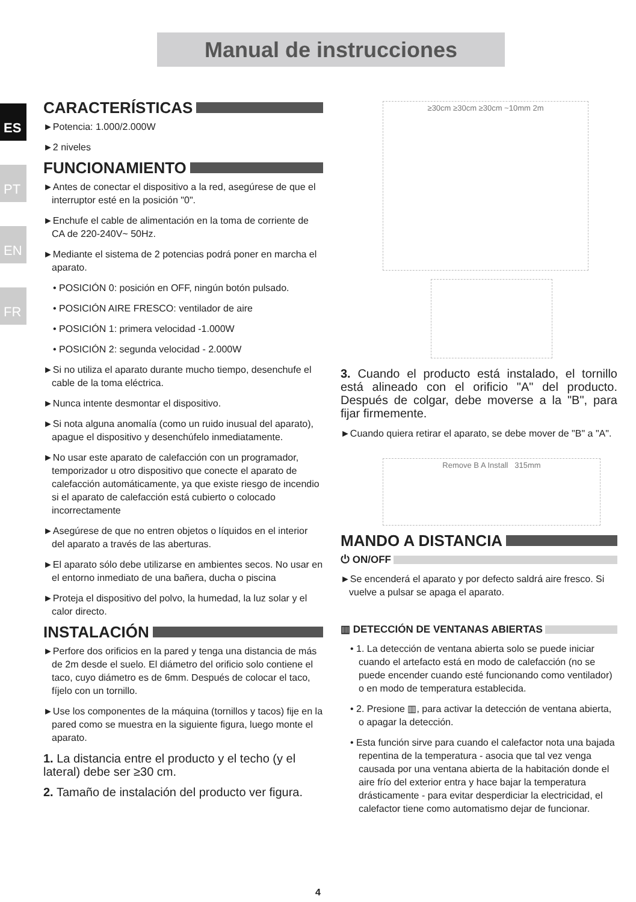Manual de instrucciones
ES
PT
EN
FR
CARACTERÍSTICAS
►Potencia: 1.000/2.000W
►2 niveles
FUNCIONAMIENTO
►Antes de conectar el dispositivo a la red, asegúrese de que el interruptor esté en la posición "0".
►Enchufe el cable de alimentación en la toma de corriente de CA de 220-240V~ 50Hz.
►Mediante el sistema de 2 potencias podrá poner en marcha el aparato.
• POSICIÓN 0: posición en OFF, ningún botón pulsado.
• POSICIÓN AIRE FRESCO: ventilador de aire
• POSICIÓN 1: primera velocidad -1.000W
• POSICIÓN 2: segunda velocidad - 2.000W
►Si no utiliza el aparato durante mucho tiempo, desenchufe el cable de la toma eléctrica.
►Nunca intente desmontar el dispositivo.
►Si nota alguna anomalía (como un ruido inusual del aparato), apague el dispositivo y desenchúfelo inmediatamente.
►No usar este aparato de calefacción con un programador, temporizador u otro dispositivo que conecte el aparato de calefacción automáticamente, ya que existe riesgo de incendio si el aparato de calefacción está cubierto o colocado incorrectamente
►Asegúrese de que no entren objetos o líquidos en el interior del aparato a través de las aberturas.
►El aparato sólo debe utilizarse en ambientes secos. No usar en el entorno inmediato de una bañera, ducha o piscina
►Proteja el dispositivo del polvo, la humedad, la luz solar y el calor directo.
INSTALACIÓN
►Perfore dos orificios en la pared y tenga una distancia de más de 2m desde el suelo. El diámetro del orificio solo contiene el taco, cuyo diámetro es de 6mm. Después de colocar el taco, fíjelo con un tornillo.
►Use los componentes de la máquina (tornillos y tacos) fije en la pared como se muestra en la siguiente figura, luego monte el aparato.
1. La distancia entre el producto y el techo (y el lateral) debe ser ≥30 cm.
2. Tamaño de instalación del producto ver figura.
≥30cm ≥30cm ≥30cm ~10mm 2m
3. Cuando el producto está instalado, el tornillo está alineado con el orificio "A" del producto. Después de colgar, debe moverse a la "B", para fijar firmemente.
►Cuando quiera retirar el aparato, se debe mover de "B" a "A".
Remove B A Install 315mm
MANDO A DISTANCIA
⏻ ON/OFF
►Se encenderá el aparato y por defecto saldrá aire fresco. Si vuelve a pulsar se apaga el aparato.
▥ DETECCIÓN DE VENTANAS ABIERTAS
• 1. La detección de ventana abierta solo se puede iniciar cuando el artefacto está en modo de calefacción (no se puede encender cuando esté funcionando como ventilador) o en modo de temperatura establecida.
• 2. Presione ▥, para activar la detección de ventana abierta, o apagar la detección.
• Esta función sirve para cuando el calefactor nota una bajada repentina de la temperatura - asocia que tal vez venga causada por una ventana abierta de la habitación donde el aire frío del exterior entra y hace bajar la temperatura drásticamente - para evitar desperdiciar la electricidad, el calefactor tiene como automatismo dejar de funcionar.
4